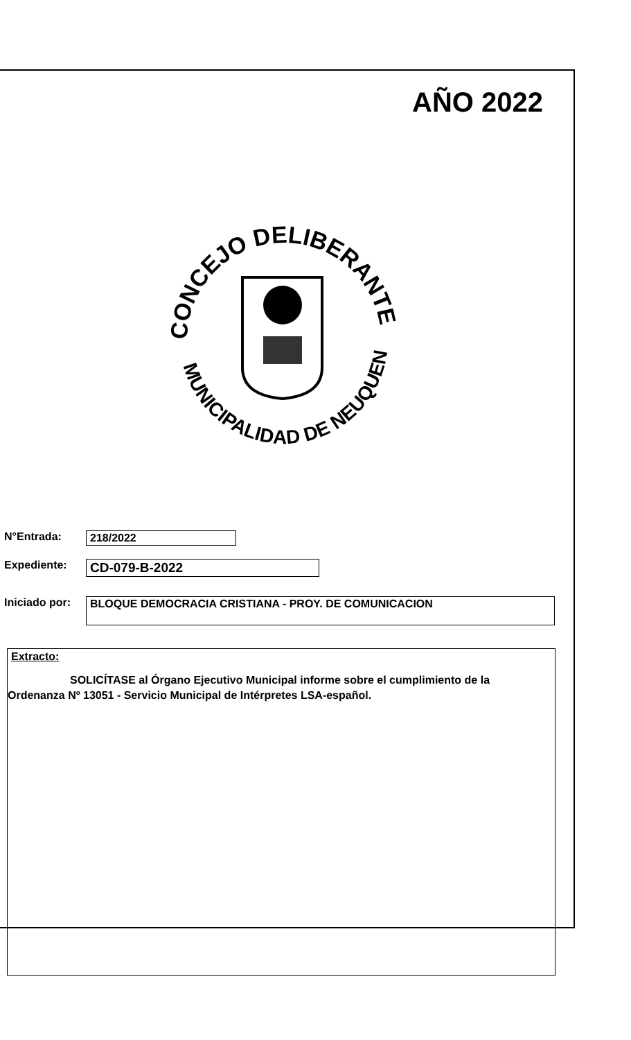AÑO 2022
CONCEJO DELIBERANTE
MUNICIPALIDAD DE NEUQUEN
N°Entrada: 218/2022
Expediente: CD-079-B-2022
Iniciado por: BLOQUE DEMOCRACIA CRISTIANA - PROY. DE COMUNICACION
Extracto:
SOLICÍTASE al Órgano Ejecutivo Municipal informe sobre el cumplimiento de la Ordenanza Nº 13051 - Servicio Municipal de Intérpretes LSA-español.